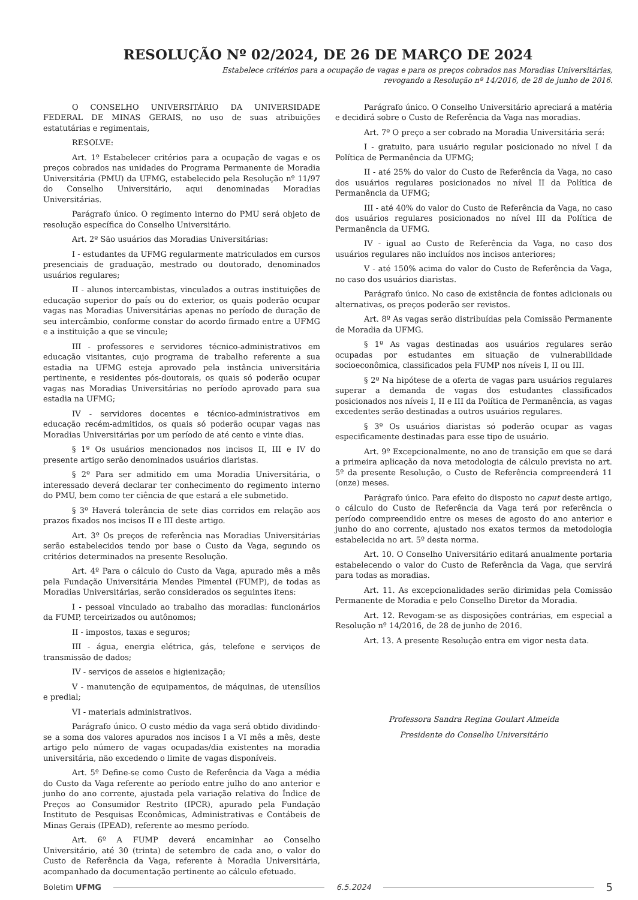RESOLUÇÃO Nº 02/2024, DE 26 DE MARÇO DE 2024
Estabelece critérios para a ocupação de vagas e para os preços cobrados nas Moradias Universitárias,
revogando a Resolução nº 14/2016, de 28 de junho de 2016.
O CONSELHO UNIVERSITÁRIO DA UNIVERSIDADE FEDERAL DE MINAS GERAIS, no uso de suas atribuições estatutárias e regimentais,
RESOLVE:
Art. 1º Estabelecer critérios para a ocupação de vagas e os preços cobrados nas unidades do Programa Permanente de Moradia Universitária (PMU) da UFMG, estabelecido pela Resolução nº 11/97 do Conselho Universitário, aqui denominadas Moradias Universitárias.
Parágrafo único. O regimento interno do PMU será objeto de resolução específica do Conselho Universitário.
Art. 2º São usuários das Moradias Universitárias:
I - estudantes da UFMG regularmente matriculados em cursos presenciais de graduação, mestrado ou doutorado, denominados usuários regulares;
II - alunos intercambistas, vinculados a outras instituições de educação superior do país ou do exterior, os quais poderão ocupar vagas nas Moradias Universitárias apenas no período de duração de seu intercâmbio, conforme constar do acordo firmado entre a UFMG e a instituição a que se vincule;
III - professores e servidores técnico-administrativos em educação visitantes, cujo programa de trabalho referente a sua estadia na UFMG esteja aprovado pela instância universitária pertinente, e residentes pós-doutorais, os quais só poderão ocupar vagas nas Moradias Universitárias no período aprovado para sua estadia na UFMG;
IV - servidores docentes e técnico-administrativos em educação recém-admitidos, os quais só poderão ocupar vagas nas Moradias Universitárias por um período de até cento e vinte dias.
§ 1º Os usuários mencionados nos incisos II, III e IV do presente artigo serão denominados usuários diaristas.
§ 2º Para ser admitido em uma Moradia Universitária, o interessado deverá declarar ter conhecimento do regimento interno do PMU, bem como ter ciência de que estará a ele submetido.
§ 3º Haverá tolerância de sete dias corridos em relação aos prazos fixados nos incisos II e III deste artigo.
Art. 3º Os preços de referência nas Moradias Universitárias serão estabelecidos tendo por base o Custo da Vaga, segundo os critérios determinados na presente Resolução.
Art. 4º Para o cálculo do Custo da Vaga, apurado mês a mês pela Fundação Universitária Mendes Pimentel (FUMP), de todas as Moradias Universitárias, serão considerados os seguintes itens:
I - pessoal vinculado ao trabalho das moradias: funcionários da FUMP, terceirizados ou autônomos;
II - impostos, taxas e seguros;
III - água, energia elétrica, gás, telefone e serviços de transmissão de dados;
IV - serviços de asseios e higienização;
V - manutenção de equipamentos, de máquinas, de utensílios e predial;
VI - materiais administrativos.
Parágrafo único. O custo médio da vaga será obtido dividindo-se a soma dos valores apurados nos incisos I a VI mês a mês, deste artigo pelo número de vagas ocupadas/dia existentes na moradia universitária, não excedendo o limite de vagas disponíveis.
Art. 5º Define-se como Custo de Referência da Vaga a média do Custo da Vaga referente ao período entre julho do ano anterior e junho do ano corrente, ajustada pela variação relativa do Índice de Preços ao Consumidor Restrito (IPCR), apurado pela Fundação Instituto de Pesquisas Econômicas, Administrativas e Contábeis de Minas Gerais (IPEAD), referente ao mesmo período.
Art. 6º A FUMP deverá encaminhar ao Conselho Universitário, até 30 (trinta) de setembro de cada ano, o valor do Custo de Referência da Vaga, referente à Moradia Universitária, acompanhado da documentação pertinente ao cálculo efetuado.
Parágrafo único. O Conselho Universitário apreciará a matéria e decidirá sobre o Custo de Referência da Vaga nas moradias.
Art. 7º O preço a ser cobrado na Moradia Universitária será:
I - gratuito, para usuário regular posicionado no nível I da Política de Permanência da UFMG;
II - até 25% do valor do Custo de Referência da Vaga, no caso dos usuários regulares posicionados no nível II da Política de Permanência da UFMG;
III - até 40% do valor do Custo de Referência da Vaga, no caso dos usuários regulares posicionados no nível III da Política de Permanência da UFMG.
IV - igual ao Custo de Referência da Vaga, no caso dos usuários regulares não incluídos nos incisos anteriores;
V - até 150% acima do valor do Custo de Referência da Vaga, no caso dos usuários diaristas.
Parágrafo único. No caso de existência de fontes adicionais ou alternativas, os preços poderão ser revistos.
Art. 8º As vagas serão distribuídas pela Comissão Permanente de Moradia da UFMG.
§ 1º As vagas destinadas aos usuários regulares serão ocupadas por estudantes em situação de vulnerabilidade socioeconômica, classificados pela FUMP nos níveis I, II ou III.
§ 2º Na hipótese de a oferta de vagas para usuários regulares superar a demanda de vagas dos estudantes classificados posicionados nos níveis I, II e III da Política de Permanência, as vagas excedentes serão destinadas a outros usuários regulares.
§ 3º Os usuários diaristas só poderão ocupar as vagas especificamente destinadas para esse tipo de usuário.
Art. 9º Excepcionalmente, no ano de transição em que se dará a primeira aplicação da nova metodologia de cálculo prevista no art. 5º da presente Resolução, o Custo de Referência compreenderá 11 (onze) meses.
Parágrafo único. Para efeito do disposto no caput deste artigo, o cálculo do Custo de Referência da Vaga terá por referência o período compreendido entre os meses de agosto do ano anterior e junho do ano corrente, ajustado nos exatos termos da metodologia estabelecida no art. 5º desta norma.
Art. 10. O Conselho Universitário editará anualmente portaria estabelecendo o valor do Custo de Referência da Vaga, que servirá para todas as moradias.
Art. 11. As excepcionalidades serão dirimidas pela Comissão Permanente de Moradia e pelo Conselho Diretor da Moradia.
Art. 12. Revogam-se as disposições contrárias, em especial a Resolução nº 14/2016, de 28 de junho de 2016.
Art. 13. A presente Resolução entra em vigor nesta data.
Professora Sandra Regina Goulart Almeida
Presidente do Conselho Universitário
Boletim UFMG 6.5.2024 5